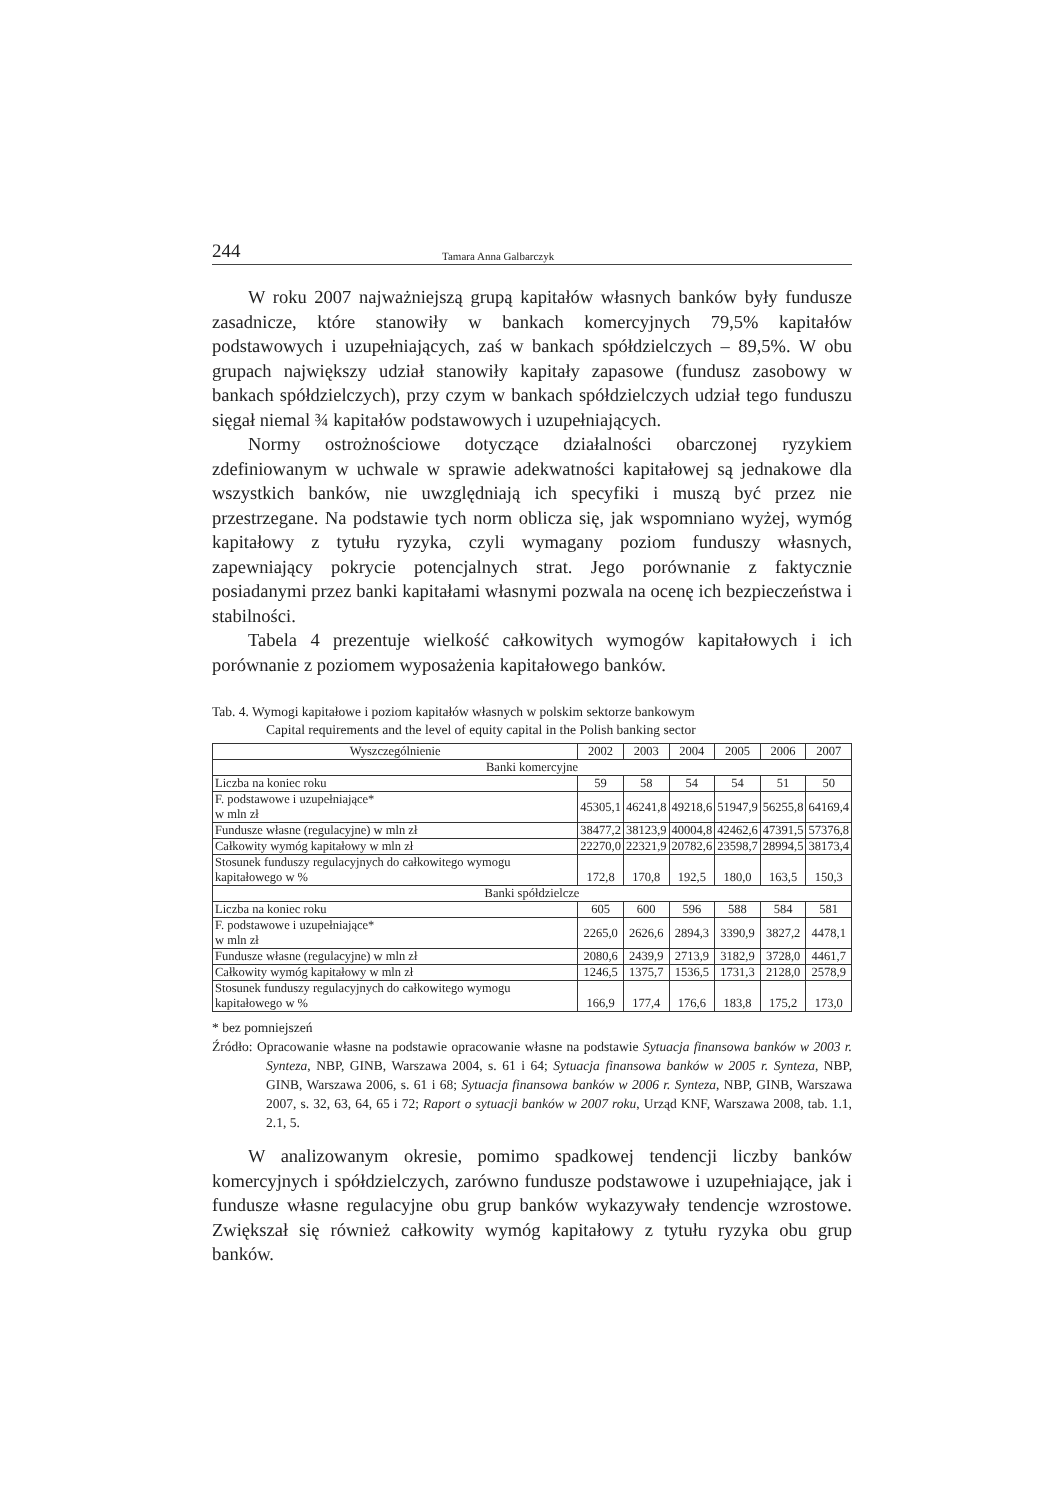244 Tamara Anna Galbarczyk
W roku 2007 najważniejszą grupą kapitałów własnych banków były fundusze zasadnicze, które stanowiły w bankach komercyjnych 79,5% kapitałów podstawowych i uzupełniających, zaś w bankach spółdzielczych – 89,5%. W obu grupach największy udział stanowiły kapitały zapasowe (fundusz zasobowy w bankach spółdzielczych), przy czym w bankach spółdzielczych udział tego funduszu sięgał niemal ¾ kapitałów podstawowych i uzupełniających.
Normy ostrożnościowe dotyczące działalności obarczonej ryzykiem zdefiniowanym w uchwale w sprawie adekwatności kapitałowej są jednakowe dla wszystkich banków, nie uwzględniają ich specyfiki i muszą być przez nie przestrzegane. Na podstawie tych norm oblicza się, jak wspomniano wyżej, wymóg kapitałowy z tytułu ryzyka, czyli wymagany poziom funduszy własnych, zapewniający pokrycie potencjalnych strat. Jego porównanie z faktycznie posiadanymi przez banki kapitałami własnymi pozwala na ocenę ich bezpieczeństwa i stabilności.
Tabela 4 prezentuje wielkość całkowitych wymogów kapitałowych i ich porównanie z poziomem wyposażenia kapitałowego banków.
Tab. 4. Wymogi kapitałowe i poziom kapitałów własnych w polskim sektorze bankowym
Capital requirements and the level of equity capital in the Polish banking sector
| Wyszczególnienie | 2002 | 2003 | 2004 | 2005 | 2006 | 2007 |
| --- | --- | --- | --- | --- | --- | --- |
| Banki komercyjne | | | | | | |
| Liczba na koniec roku | 59 | 58 | 54 | 54 | 51 | 50 |
| F. podstawowe i uzupełniające* w mln zł | 45305,1 | 46241,8 | 49218,6 | 51947,9 | 56255,8 | 64169,4 |
| Fundusze własne (regulacyjne) w mln zł | 38477,2 | 38123,9 | 40004,8 | 42462,6 | 47391,5 | 57376,8 |
| Całkowity wymóg kapitałowy w mln zł | 22270,0 | 22321,9 | 20782,6 | 23598,7 | 28994,5 | 38173,4 |
| Stosunek funduszy regulacyjnych do całkowitego wymogu kapitałowego w % | 172,8 | 170,8 | 192,5 | 180,0 | 163,5 | 150,3 |
| Banki spółdzielcze | | | | | | |
| Liczba na koniec roku | 605 | 600 | 596 | 588 | 584 | 581 |
| F. podstawowe i uzupełniające* w mln zł | 2265,0 | 2626,6 | 2894,3 | 3390,9 | 3827,2 | 4478,1 |
| Fundusze własne (regulacyjne) w mln zł | 2080,6 | 2439,9 | 2713,9 | 3182,9 | 3728,0 | 4461,7 |
| Całkowity wymóg kapitałowy w mln zł | 1246,5 | 1375,7 | 1536,5 | 1731,3 | 2128,0 | 2578,9 |
| Stosunek funduszy regulacyjnych do całkowitego wymogu kapitałowego w % | 166,9 | 177,4 | 176,6 | 183,8 | 175,2 | 173,0 |
* bez pomniejszeń
Źródło: Opracowanie własne na podstawie opracowanie własne na podstawie Sytuacja finansowa banków w 2003 r. Synteza, NBP, GINB, Warszawa 2004, s. 61 i 64; Sytuacja finansowa banków w 2005 r. Synteza, NBP, GINB, Warszawa 2006, s. 61 i 68; Sytuacja finansowa banków w 2006 r. Synteza, NBP, GINB, Warszawa 2007, s. 32, 63, 64, 65 i 72; Raport o sytuacji banków w 2007 roku, Urząd KNF, Warszawa 2008, tab. 1.1, 2.1, 5.
W analizowanym okresie, pomimo spadkowej tendencji liczby banków komercyjnych i spółdzielczych, zarówno fundusze podstawowe i uzupełniające, jak i fundusze własne regulacyjne obu grup banków wykazywały tendencje wzrostowe. Zwiększał się również całkowity wymóg kapitałowy z tytułu ryzyka obu grup banków.